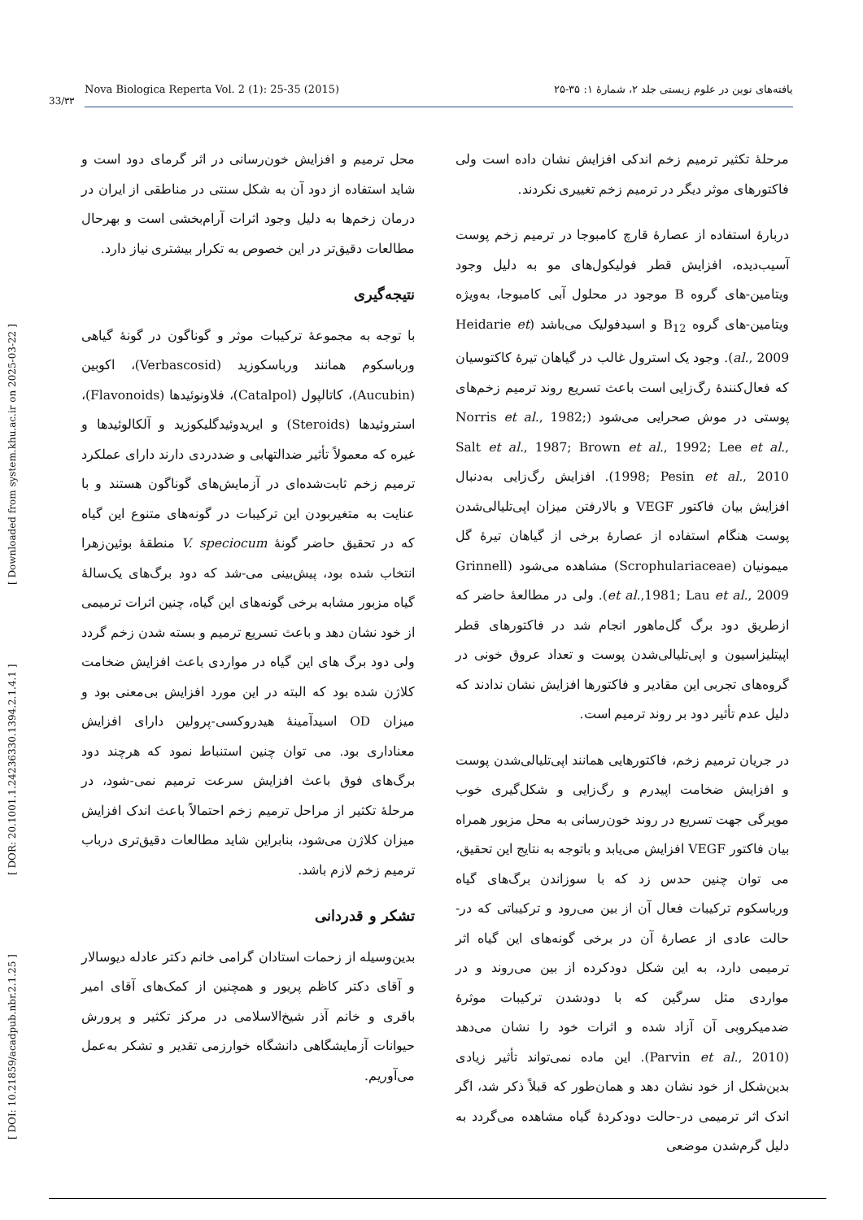[ DOI: 10.21859/acadpub.nbr.2.1.25 ] [ DOR: 20.1001.1.24236330.1394.2.1.4.1 ] [ Downloaded from system.khu.ac.ir on 2025-03-22 ]
Nova Biologica Reperta Vol. 2 (1): 25-35 (2015) یافته‌های نوین در علوم زیستی جلد ۲، شمارهٔ ۱: ۳۵-۲۵
33/۳۳
مرحلهٔ تکثیر ترمیم زخم اندکی افزایش نشان داده است ولی فاکتورهای موثر دیگر در ترمیم زخم تغییری نکردند.
دربارهٔ استفاده از عصارهٔ قارچ کامبوجا در ترمیم زخم پوست آسیب‌دیده، افزایش قطر فولیکول‌های مو به دلیل وجود ویتامین-های گروه B موجود در محلول آبی کامبوجا، به‌ویژه ویتامین-های گروه B<sub>12</sub> و اسیدفولیک می‌باشد (Heidarie et al., 2009). وجود یک استرول غالب در گیاهان تیرهٔ کاکتوسیان که فعال‌کنندهٔ رگ‌زایی است باعث تسریع روند ترمیم زخم‌های پوستی در موش صحرایی می‌شود (Norris et al., 1982; Salt et al., 1987; Brown et al., 1992; Lee et al., 1998; Pesin et al., 2010). افزایش رگ‌زایی به‌دنبال افزایش بیان فاکتور VEGF و بالارفتن میزان اپی‌تلیالی‌شدن پوست هنگام استفاده از عصارهٔ برخی از گیاهان تیرهٔ گل میمونیان (Scrophulariaceae) مشاهده می‌شود (Grinnell et al.,1981; Lau et al., 2009). ولی در مطالعهٔ حاضر که ازطریق دود برگ گل‌ماهور انجام شد در فاکتورهای قطر اپیتلیزاسیون و اپی‌تلیالی‌شدن پوست و تعداد عروق خونی در گروه‌های تجربی این مقادیر و فاکتورها افزایش نشان ندادند که دلیل عدم تأثیر دود بر روند ترمیم است.
در جریان ترمیم زخم، فاکتورهایی همانند اپی‌تلیالی‌شدن پوست و افزایش ضخامت اپیدرم و رگ‌زایی و شکل‌گیری خوب مویرگی جهت تسریع در روند خون‌رسانی به محل مزبور همراه بیان فاکتور VEGF افزایش می‌یابد و باتوجه به نتایج این تحقیق، می توان چنین حدس زد که با سوزاندن برگ‌های گیاه ورباسکوم ترکیبات فعال آن از بین می‌رود و ترکیباتی که در-حالت عادی از عصارهٔ آن در برخی گونه‌های این گیاه اثر ترمیمی دارد، به این شکل دودکرده از بین می‌روند و در مواردی مثل سرگین که با دودشدن ترکیبات موثرهٔ ضدمیکروبی آن آزاد شده و اثرات خود را نشان می‌دهد (Parvin et al., 2010). این ماده نمی‌تواند تأثیر زیادی بدین‌شکل از خود نشان دهد و همان‌طور که قبلاً ذکر شد، اگر اندک اثر ترمیمی در-حالت دودکردهٔ گیاه مشاهده می‌گردد به دلیل گرم‌شدن موضعی
محل ترمیم و افزایش خون‌رسانی در اثر گرمای دود است و شاید استفاده از دود آن به شکل سنتی در مناطقی از ایران در درمان زخم‌ها به دلیل وجود اثرات آرام‌بخشی است و بهرحال مطالعات دقیق‌تر در این خصوص به تکرار بیشتری نیاز دارد.
نتیجه‌گیری
با توجه به مجموعهٔ ترکیبات موثر و گوناگون در گونهٔ گیاهی ورباسکوم همانند ورباسکوزید (Verbascosid)، اکوبین (Aucubin)، کاتالپول (Catalpol)، فلاونوئیدها (Flavonoids)، استروئیدها (Steroids) و ایریدوئیدگلیکوزید و آلکالوئیدها و غیره که معمولاً تأثیر ضدالتهابی و ضددردی دارند دارای عملکرد ترمیم زخم ثابت‌شده‌ای در آزمایش‌های گوناگون هستند و با عنایت به متغیربودن این ترکیبات در گونه‌های متنوع این گیاه که در تحقیق حاضر گونهٔ V. speciocum منطقهٔ بوئین‌زهرا انتخاب شده بود، پیش‌بینی می-شد که دود برگ‌های یک‌سالهٔ گیاه مزبور مشابه برخی گونه‌های این گیاه، چنین اثرات ترمیمی از خود نشان دهد و باعث تسریع ترمیم و بسته شدن زخم گردد ولی دود برگ های این گیاه در مواردی باعث افزایش ضخامت کلاژن شده بود که البته در این مورد افزایش بی‌معنی بود و میزان OD اسیدآمینهٔ هیدروکسی-پرولین دارای افزایش معناداری بود. می توان چنین استنباط نمود که هرچند دود برگ‌های فوق باعث افزایش سرعت ترمیم نمی-شود، در مرحلهٔ تکثیر از مراحل ترمیم زخم احتمالاً باعث اندک افزایش میزان کلاژن می‌شود، بنابراین شاید مطالعات دقیق‌تری درباب ترمیم زخم لازم باشد.
تشکر و قدردانی
بدین‌وسیله از زحمات استادان گرامی خانم دکتر عادله دیوسالار و آقای دکتر کاظم پریور و همچنین از کمک‌های آقای امیر باقری و خانم آذر شیخ‌الاسلامی در مرکز تکثیر و پرورش حیوانات آزمایشگاهی دانشگاه خوارزمی تقدیر و تشکر به‌عمل می‌آوریم.